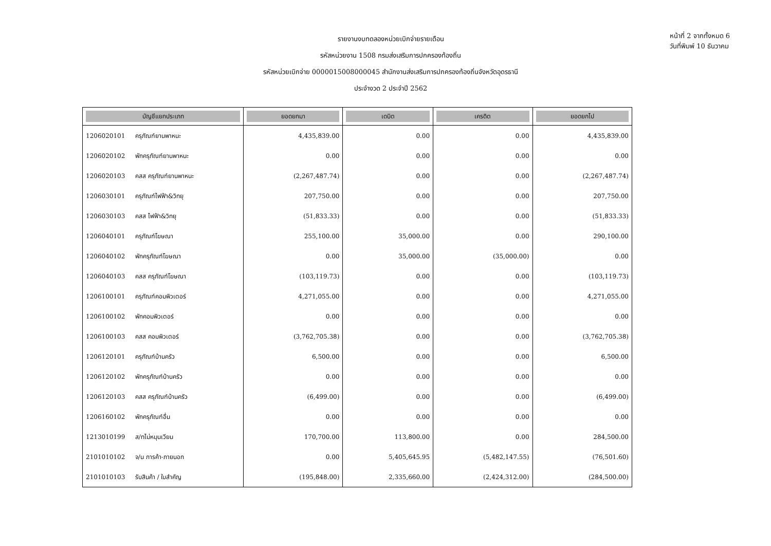รายงานงบทดลองหน่วยเบิกจ่ายรายเดือน
รหัสหน่วยงาน 1508 กรมส่งเสริมการปกครองท้องถิ่น
รหัสหน่วยเบิกจ่าย 0000015008000045 สำนักงานส่งเสริมการปกครองท้องถิ่นจังหวัดอุดรธานี
ประจำงวด 2 ประจำปี 2562
หน้าที่ 2 จากทั้งหมด 6
วันที่พิมพ์ 10 ธันวาคม
| บัญชีแยกประเภท | ยอดยกมา | เดบิต | เครดิต | ยอดยกไป |
| --- | --- | --- | --- | --- |
| 1206020101 ครุภัณฑ์ยานพาหนะ | 4,435,839.00 | 0.00 | 0.00 | 4,435,839.00 |
| 1206020102 พักครุภัณฑ์ยานพาหนะ | 0.00 | 0.00 | 0.00 | 0.00 |
| 1206020103 คสส ครุภัณฑ์ยานพาหนะ | (2,267,487.74) | 0.00 | 0.00 | (2,267,487.74) |
| 1206030101 ครุภัณฑ์ไฟฟ้า&วิทยุ | 207,750.00 | 0.00 | 0.00 | 207,750.00 |
| 1206030103 คสส ไฟฟ้า&วิทยุ | (51,833.33) | 0.00 | 0.00 | (51,833.33) |
| 1206040101 ครุภัณฑ์โฆษณา | 255,100.00 | 35,000.00 | 0.00 | 290,100.00 |
| 1206040102 พักครุภัณฑ์โฆษณา | 0.00 | 35,000.00 | (35,000.00) | 0.00 |
| 1206040103 คสส ครุภัณฑ์โฆษณา | (103,119.73) | 0.00 | 0.00 | (103,119.73) |
| 1206100101 ครุภัณฑ์คอมพิวเตอร์ | 4,271,055.00 | 0.00 | 0.00 | 4,271,055.00 |
| 1206100102 พักคอมพิวเตอร์ | 0.00 | 0.00 | 0.00 | 0.00 |
| 1206100103 คสส คอมพิวเตอร์ | (3,762,705.38) | 0.00 | 0.00 | (3,762,705.38) |
| 1206120101 ครุภัณฑ์บ้านครัว | 6,500.00 | 0.00 | 0.00 | 6,500.00 |
| 1206120102 พักครุภัณฑ์บ้านครัว | 0.00 | 0.00 | 0.00 | 0.00 |
| 1206120103 คสส ครุภัณฑ์บ้านครัว | (6,499.00) | 0.00 | 0.00 | (6,499.00) |
| 1206160102 พักครุภัณฑ์อื่น | 0.00 | 0.00 | 0.00 | 0.00 |
| 1213010199 ส/ทไม่หมุนเวียน | 170,700.00 | 113,800.00 | 0.00 | 284,500.00 |
| 2101010102 จ/น การค้า-ภายนอก | 0.00 | 5,405,645.95 | (5,482,147.55) | (76,501.60) |
| 2101010103 รับสินค้า / ใบสำคัญ | (195,848.00) | 2,335,660.00 | (2,424,312.00) | (284,500.00) |